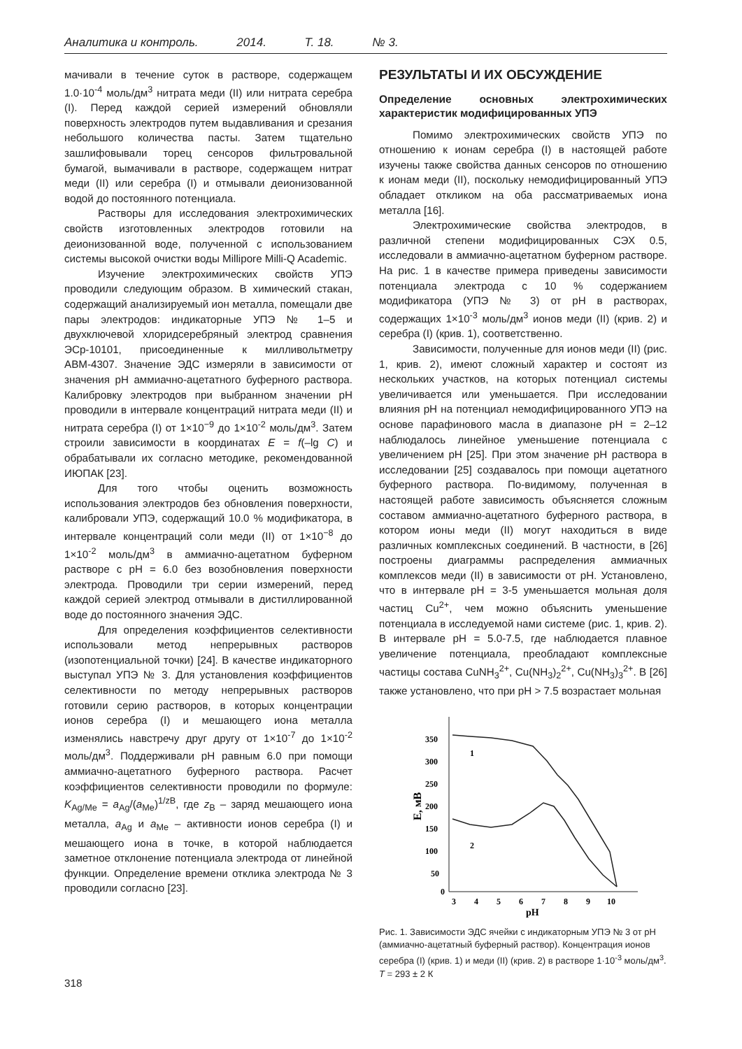Аналитика и контроль. 2014. Т. 18. № 3.
мачивали в течение суток в растворе, содержащем 1.0·10<sup>-4</sup> моль/дм<sup>3</sup> нитрата меди (II) или нитрата серебра (I). Перед каждой серией измерений обновляли поверхность электродов путем выдавливания и срезания небольшого количества пасты. Затем тщательно зашлифовывали торец сенсоров фильтровальной бумагой, вымачивали в растворе, содержащем нитрат меди (II) или серебра (I) и отмывали деионизованной водой до постоянного потенциала.
Растворы для исследования электрохимических свойств изготовленных электродов готовили на деионизованной воде, полученной с использованием системы высокой очистки воды Millipore Milli-Q Academic.
Изучение электрохимических свойств УПЭ проводили следующим образом. В химический стакан, содержащий анализируемый ион металла, помещали две пары электродов: индикаторные УПЭ № 1–5 и двухключевой хлоридсеребряный электрод сравнения ЭСр-10101, присоединенные к милливольтметру АВМ-4307. Значение ЭДС измеряли в зависимости от значения рН аммиачно-ацетатного буферного раствора. Калибровку электродов при выбранном значении рН проводили в интервале концентраций нитрата меди (II) и нитрата серебра (I) от 1×10<sup>−9</sup> до 1×10<sup>-2</sup> моль/дм<sup>3</sup>. Затем строили зависимости в координатах E = f(–lg C) и обрабатывали их согласно методике, рекомендованной ИЮПАК [23].
Для того чтобы оценить возможность использования электродов без обновления поверхности, калибровали УПЭ, содержащий 10.0 % модификатора, в интервале концентраций соли меди (II) от 1×10<sup>−8</sup> до 1×10<sup>-2</sup> моль/дм<sup>3</sup> в аммиачно-ацетатном буферном растворе с рН = 6.0 без возобновления поверхности электрода. Проводили три серии измерений, перед каждой серией электрод отмывали в дистиллированной воде до постоянного значения ЭДС.
Для определения коэффициентов селективности использовали метод непрерывных растворов (изопотенциальной точки) [24]. В качестве индикаторного выступал УПЭ № 3. Для установления коэффициентов селективности по методу непрерывных растворов готовили серию растворов, в которых концентрации ионов серебра (I) и мешающего иона металла изменялись навстречу друг другу от 1×10<sup>-7</sup> до 1×10<sup>-2</sup> моль/дм<sup>3</sup>. Поддерживали рН равным 6.0 при помощи аммиачно-ацетатного буферного раствора. Расчет коэффициентов селективности проводили по формуле: K<sub>Ag/Me</sub> = a<sub>Ag</sub>/(a<sub>Me</sub>)<sup>1/zB</sup>, где z<sub>B</sub> – заряд мешающего иона металла, a<sub>Ag</sub> и a<sub>Me</sub> – активности ионов серебра (I) и мешающего иона в точке, в которой наблюдается заметное отклонение потенциала электрода от линейной функции. Определение времени отклика электрода № 3 проводили согласно [23].
РЕЗУЛЬТАТЫ И ИХ ОБСУЖДЕНИЕ
Определение основных электрохимических характеристик модифицированных УПЭ
Помимо электрохимических свойств УПЭ по отношению к ионам серебра (I) в настоящей работе изучены также свойства данных сенсоров по отношению к ионам меди (II), поскольку немодифицированный УПЭ обладает откликом на оба рассматриваемых иона металла [16].
Электрохимические свойства электродов, в различной степени модифицированных СЭХ 0.5, исследовали в аммиачно-ацетатном буферном растворе. На рис. 1 в качестве примера приведены зависимости потенциала электрода с 10 % содержанием модификатора (УПЭ № 3) от рН в растворах, содержащих 1×10<sup>-3</sup> моль/дм<sup>3</sup> ионов меди (II) (крив. 2) и серебра (I) (крив. 1), соответственно.
Зависимости, полученные для ионов меди (II) (рис. 1, крив. 2), имеют сложный характер и состоят из нескольких участков, на которых потенциал системы увеличивается или уменьшается. При исследовании влияния рН на потенциал немодифицированного УПЭ на основе парафинового масла в диапазоне рН = 2–12 наблюдалось линейное уменьшение потенциала с увеличением рН [25]. При этом значение рН раствора в исследовании [25] создавалось при помощи ацетатного буферного раствора. По-видимому, полученная в настоящей работе зависимость объясняется сложным составом аммиачно-ацетатного буферного раствора, в котором ионы меди (II) могут находиться в виде различных комплексных соединений. В частности, в [26] построены диаграммы распределения аммиачных комплексов меди (II) в зависимости от рН. Установлено, что в интервале рН = 3-5 уменьшается мольная доля частиц Cu<sup>2+</sup>, чем можно объяснить уменьшение потенциала в исследуемой нами системе (рис. 1, крив. 2). В интервале рН = 5.0-7.5, где наблюдается плавное увеличение потенциала, преобладают комплексные частицы состава CuNH<sub>3</sub><sup>2+</sup>, Cu(NH<sub>3</sub>)<sub>2</sub><sup>2+</sup>, Cu(NH<sub>3</sub>)<sub>3</sub><sup>2+</sup>. В [26] также установлено, что при рН > 7.5 возрастает мольная
350
300
250
200
150
100
50
0
3
4
5
6
7
8
9
10
pH
E, мВ
1
2
Рис. 1. Зависимости ЭДС ячейки с индикаторным УПЭ № 3 от рН (аммиачно-ацетатный буферный раствор). Концентрация ионов серебра (I) (крив. 1) и меди (II) (крив. 2) в растворе 1·10<sup>-3</sup> моль/дм<sup>3</sup>. T = 293 ± 2 К
318